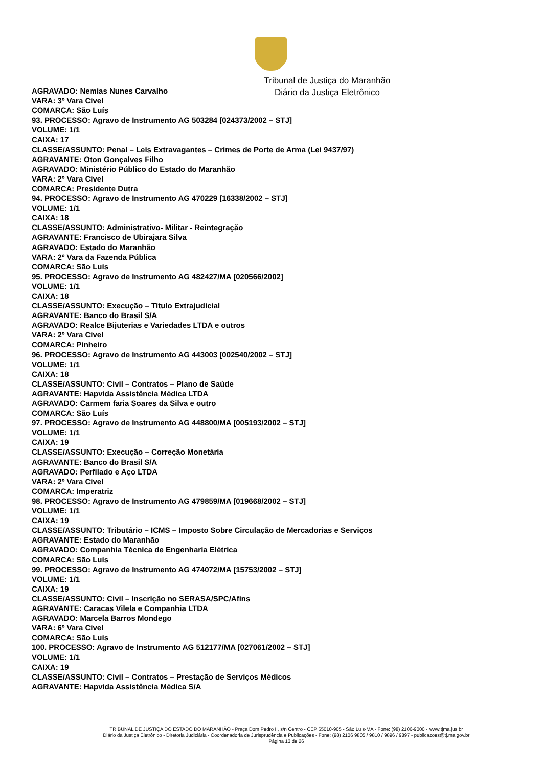Tribunal de Justiça do Maranhão
Diário da Justiça Eletrônico
AGRAVADO: Nemias Nunes Carvalho
VARA: 3º Vara Cível
COMARCA: São Luís
93. PROCESSO: Agravo de Instrumento AG 503284 [024373/2002 – STJ]
VOLUME: 1/1
CAIXA: 17
CLASSE/ASSUNTO: Penal – Leis Extravagantes – Crimes de Porte de Arma (Lei 9437/97)
AGRAVANTE: Oton Gonçalves Filho
AGRAVADO: Ministério Público do Estado do Maranhão
VARA: 2º Vara Cível
COMARCA: Presidente Dutra
94. PROCESSO: Agravo de Instrumento AG 470229 [16338/2002 – STJ]
VOLUME: 1/1
CAIXA: 18
CLASSE/ASSUNTO: Administrativo- Militar - Reintegração
AGRAVANTE: Francisco de Ubirajara Silva
AGRAVADO: Estado do Maranhão
VARA: 2º Vara da Fazenda Pública
COMARCA: São Luís
95. PROCESSO: Agravo de Instrumento AG 482427/MA [020566/2002]
VOLUME: 1/1
CAIXA: 18
CLASSE/ASSUNTO: Execução – Título Extrajudicial
AGRAVANTE: Banco do Brasil S/A
AGRAVADO: Realce Bijuterias e Variedades LTDA e outros
VARA: 2º Vara Cível
COMARCA: Pinheiro
96. PROCESSO: Agravo de Instrumento AG 443003 [002540/2002 – STJ]
VOLUME: 1/1
CAIXA: 18
CLASSE/ASSUNTO: Civil – Contratos – Plano de Saúde
AGRAVANTE: Hapvida Assistência Médica LTDA
AGRAVADO: Carmem faria Soares da Silva e outro
COMARCA: São Luís
97. PROCESSO: Agravo de Instrumento AG 448800/MA [005193/2002 – STJ]
VOLUME: 1/1
CAIXA: 19
CLASSE/ASSUNTO: Execução – Correção Monetária
AGRAVANTE: Banco do Brasil S/A
AGRAVADO: Perfilado e Aço LTDA
VARA: 2º Vara Cível
COMARCA: Imperatriz
98. PROCESSO: Agravo de Instrumento AG 479859/MA [019668/2002 – STJ]
VOLUME: 1/1
CAIXA: 19
CLASSE/ASSUNTO: Tributário – ICMS – Imposto Sobre Circulação de Mercadorias e Serviços
AGRAVANTE: Estado do Maranhão
AGRAVADO: Companhia Técnica de Engenharia Elétrica
COMARCA: São Luís
99. PROCESSO: Agravo de Instrumento AG 474072/MA [15753/2002 – STJ]
VOLUME: 1/1
CAIXA: 19
CLASSE/ASSUNTO: Civil – Inscrição no SERASA/SPC/Afins
AGRAVANTE: Caracas Vilela e Companhia LTDA
AGRAVADO: Marcela Barros Mondego
VARA: 6º Vara Cível
COMARCA: São Luís
100. PROCESSO: Agravo de Instrumento AG 512177/MA [027061/2002 – STJ]
VOLUME: 1/1
CAIXA: 19
CLASSE/ASSUNTO: Civil – Contratos – Prestação de Serviços Médicos
AGRAVANTE: Hapvida Assistência Médica S/A
TRIBUNAL DE JUSTIÇA DO ESTADO DO MARANHÃO - Praça Dom Pedro II, s/n Centro - CEP 65010-905 - São Luis-MA - Fone: (98) 2106-9000 - www.tjma.jus.br
Diário da Justiça Eletrônico - Diretoria Judiciária - Coordenadoria de Jurisprudência e Publicações - Fone: (98) 2106 9805 / 9810 / 9896 / 9897 - publicacoes@tj.ma.gov.br
Página 13 de 26